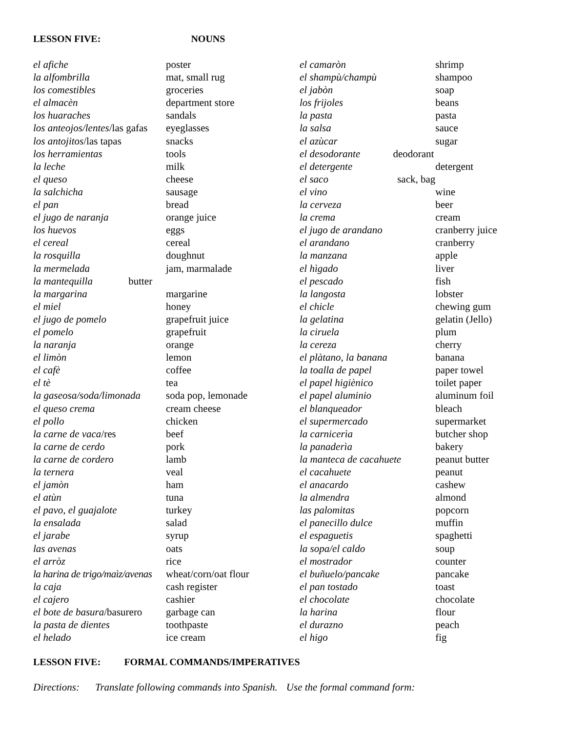LESSON FIVE: NOUNS
| el afiche | poster |
| la alfombrilla | mat, small rug |
| los comestibles | groceries |
| el almacèn | department store |
| los huaraches | sandals |
| los anteojos/lentes /las gafas | eyeglasses |
| los antojitos /las tapas | snacks |
| los herramientas | tools |
| la leche | milk |
| el queso | cheese |
| la salchicha | sausage |
| el pan | bread |
| el jugo de naranja | orange juice |
| los huevos | eggs |
| el cereal | cereal |
| la rosquilla | doughnut |
| la mermelada | jam, marmalade |
| la mantequilla butter | |
| la margarina | margarine |
| el miel | honey |
| el jugo de pomelo | grapefruit juice |
| el pomelo | grapefruit |
| la naranja | orange |
| el limòn | lemon |
| el cafè | coffee |
| el tè | tea |
| la gaseosa/soda/limonada | soda pop, lemonade |
| el queso crema | cream cheese |
| el pollo | chicken |
| la carne de vaca /res | beef |
| la carne de cerdo | pork |
| la carne de cordero | lamb |
| la ternera | veal |
| el jamòn | ham |
| el atùn | tuna |
| el pavo, el guajalote | turkey |
| la ensalada | salad |
| el jarabe | syrup |
| las avenas | oats |
| el arròz | rice |
| la harina de trigo/maìz/avenas | wheat/corn/oat flour |
| la caja | cash register |
| el cajero | cashier |
| el bote de basura /basurero | garbage can |
| la pasta de dientes | toothpaste |
| el helado | ice cream |
| el camaròn | shrimp |
| el shampù/champù | shampoo |
| el jabòn | soap |
| los frijoles | beans |
| la pasta | pasta |
| la salsa | sauce |
| el azùcar | sugar |
| el desodorante deodorant | |
| el detergente | detergent |
| el saco sack, bag | |
| el vino | wine |
| la cerveza | beer |
| la crema | cream |
| el jugo de arandano | cranberry juice |
| el arandano | cranberry |
| la manzana | apple |
| el hìgado | liver |
| el pescado | fish |
| la langosta | lobster |
| el chicle | chewing gum |
| la gelatina | gelatin (Jello) |
| la ciruela | plum |
| la cereza | cherry |
| el plàtano, la banana | banana |
| la toalla de papel | paper towel |
| el papel higiènico | toilet paper |
| el papel aluminio | aluminum foil |
| el blanqueador | bleach |
| el supermercado | supermarket |
| la carnicerìa | butcher shop |
| la panaderìa | bakery |
| la manteca de cacahuete | peanut butter |
| el cacahuete | peanut |
| el anacardo | cashew |
| la almendra | almond |
| las palomitas | popcorn |
| el panecillo dulce | muffin |
| el espaguetis | spaghetti |
| la sopa/el caldo | soup |
| el mostrador | counter |
| el buñuelo/pancake | pancake |
| el pan tostado | toast |
| el chocolate | chocolate |
| la harina | flour |
| el durazno | peach |
| el higo | fig |
LESSON FIVE: FORMAL COMMANDS/IMPERATIVES
Directions: Translate following commands into Spanish. Use the formal command form: